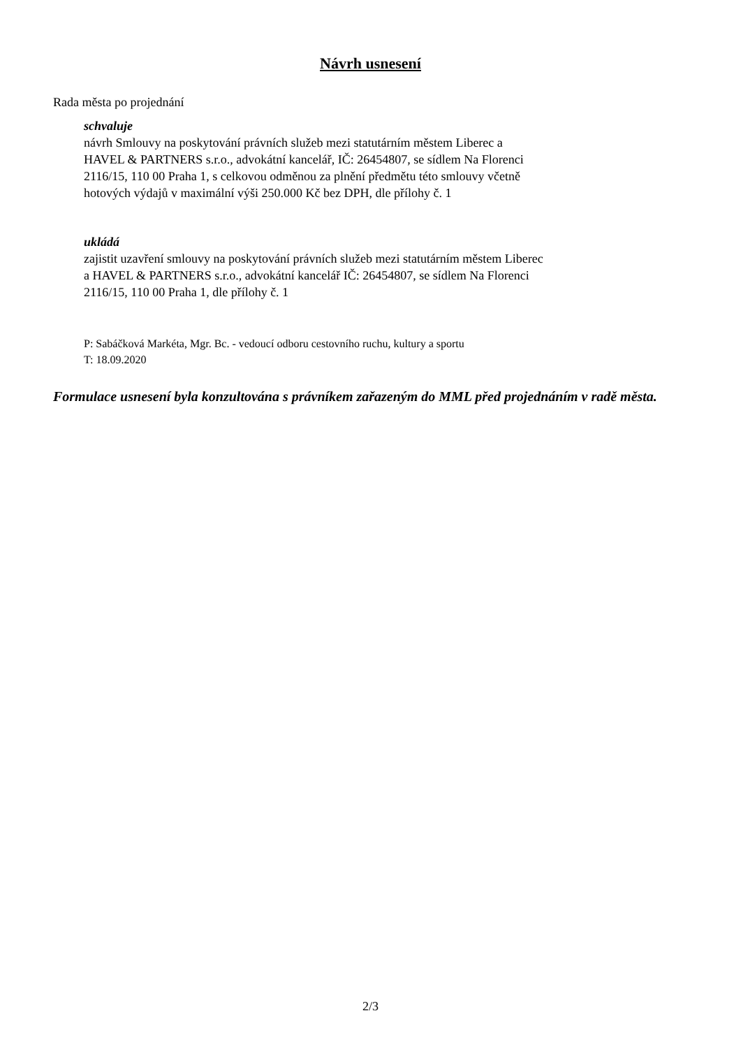Návrh usnesení
Rada města po projednání
schvaluje
návrh Smlouvy na poskytování právních služeb mezi statutárním městem Liberec a
HAVEL & PARTNERS s.r.o., advokátní kancelář, IČ: 26454807, se sídlem Na Florenci
2116/15, 110 00 Praha 1, s celkovou odměnou za plnění předmětu této smlouvy včetně
hotových výdajů v maximální výši 250.000 Kč bez DPH, dle přílohy č. 1
ukládá
zajistit uzavření smlouvy na poskytování právních služeb mezi statutárním městem Liberec
a HAVEL & PARTNERS s.r.o., advokátní kancelář IČ: 26454807, se sídlem Na Florenci
2116/15, 110 00 Praha 1, dle přílohy č. 1
P: Sabáčková Markéta, Mgr. Bc. - vedoucí odboru cestovního ruchu, kultury a sportu
T: 18.09.2020
Formulace usnesení byla konzultována s právníkem zařazeným do MML před projednáním v radě města.
2/3